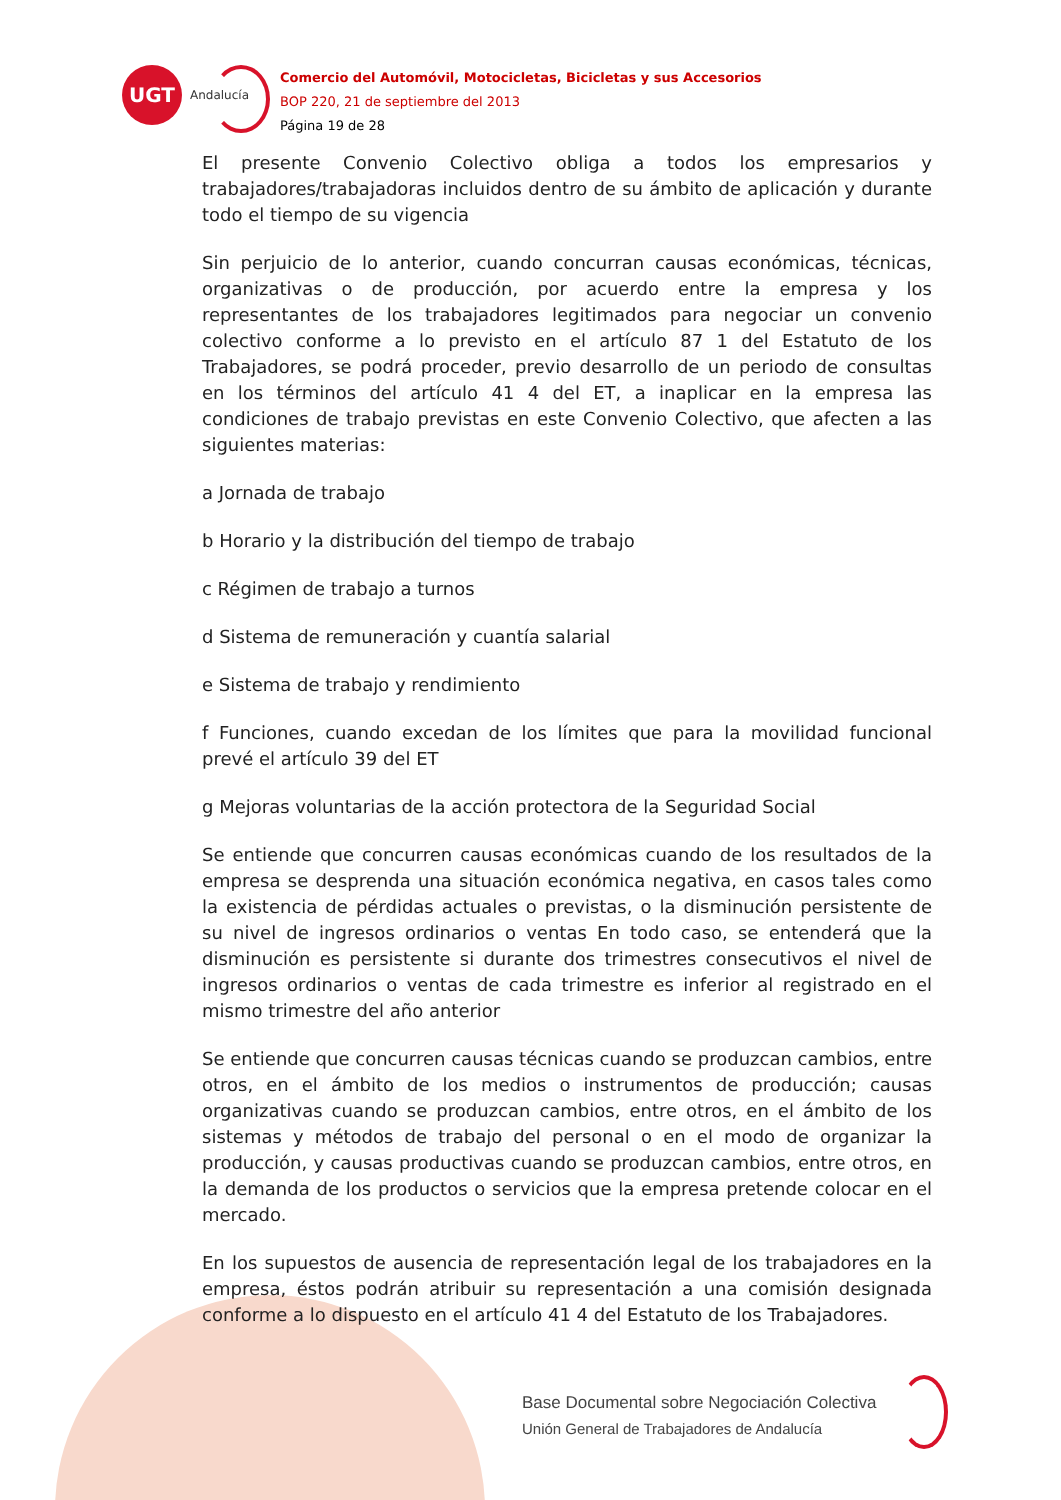UGT
Andalucía
Comercio del Automóvil, Motocicletas, Bicicletas y sus Accesorios
BOP 220, 21 de septiembre del 2013
Página 19 de 28
El presente Convenio Colectivo obliga a todos los empresarios y trabajadores/trabajadoras incluidos dentro de su ámbito de aplicación y durante todo el tiempo de su vigencia
Sin perjuicio de lo anterior, cuando concurran causas económicas, técnicas, organizativas o de producción, por acuerdo entre la empresa y los representantes de los trabajadores legitimados para negociar un convenio colectivo conforme a lo previsto en el artículo 87 1 del Estatuto de los Trabajadores, se podrá proceder, previo desarrollo de un periodo de consultas en los términos del artículo 41 4 del ET, a inaplicar en la empresa las condiciones de trabajo previstas en este Convenio Colectivo, que afecten a las siguientes materias:
a Jornada de trabajo
b Horario y la distribución del tiempo de trabajo
c Régimen de trabajo a turnos
d Sistema de remuneración y cuantía salarial
e Sistema de trabajo y rendimiento
f Funciones, cuando excedan de los límites que para la movilidad funcional prevé el artículo 39 del ET
g Mejoras voluntarias de la acción protectora de la Seguridad Social
Se entiende que concurren causas económicas cuando de los resultados de la empresa se desprenda una situación económica negativa, en casos tales como la existencia de pérdidas actuales o previstas, o la disminución persistente de su nivel de ingresos ordinarios o ventas En todo caso, se entenderá que la disminución es persistente si durante dos trimestres consecutivos el nivel de ingresos ordinarios o ventas de cada trimestre es inferior al registrado en el mismo trimestre del año anterior
Se entiende que concurren causas técnicas cuando se produzcan cambios, entre otros, en el ámbito de los medios o instrumentos de producción; causas organizativas cuando se produzcan cambios, entre otros, en el ámbito de los sistemas y métodos de trabajo del personal o en el modo de organizar la producción, y causas productivas cuando se produzcan cambios, entre otros, en la demanda de los productos o servicios que la empresa pretende colocar en el mercado.
En los supuestos de ausencia de representación legal de los trabajadores en la empresa, éstos podrán atribuir su representación a una comisión designada conforme a lo dispuesto en el artículo 41 4 del Estatuto de los Trabajadores.
Base Documental sobre Negociación Colectiva
Unión General de Trabajadores de Andalucía